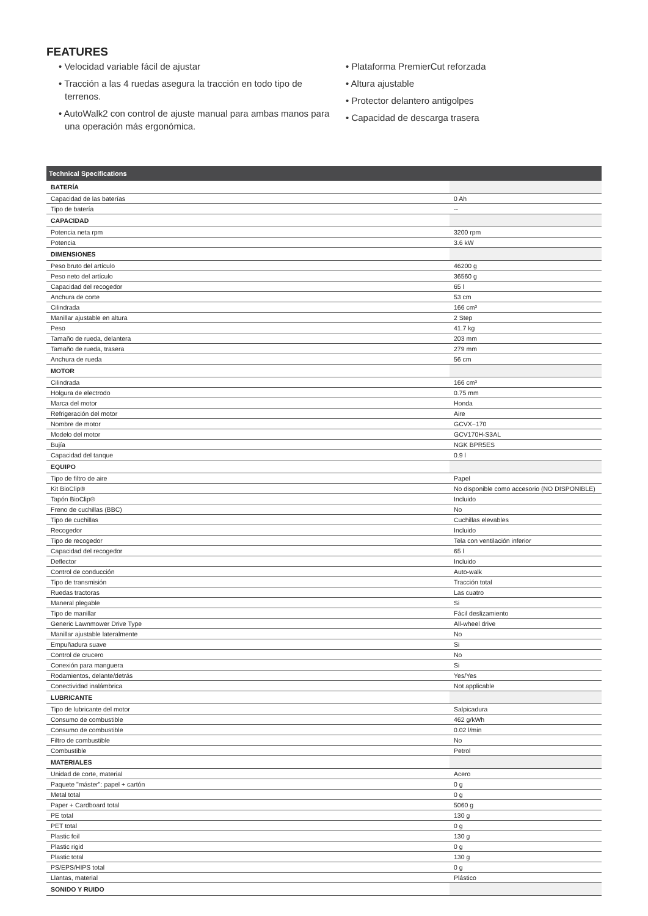FEATURES
• Velocidad variable fácil de ajustar
• Tracción a las 4 ruedas asegura la tracción en todo tipo de terrenos.
• AutoWalk2 con control de ajuste manual para ambas manos para una operación más ergonómica.
• Plataforma PremierCut reforzada
• Altura ajustable
• Protector delantero antigolpes
• Capacidad de descarga trasera
| Technical Specifications | |
| --- | --- |
| BATERÍA | |
| Capacidad de las baterías | 0 Ah |
| Tipo de batería | -- |
| CAPACIDAD | |
| Potencia neta rpm | 3200 rpm |
| Potencia | 3.6 kW |
| DIMENSIONES | |
| Peso bruto del artículo | 46200 g |
| Peso neto del artículo | 36560 g |
| Capacidad del recogedor | 65 l |
| Anchura de corte | 53 cm |
| Cilindrada | 166 cm³ |
| Manillar ajustable en altura | 2 Step |
| Peso | 41.7 kg |
| Tamaño de rueda, delantera | 203 mm |
| Tamaño de rueda, trasera | 279 mm |
| Anchura de rueda | 56 cm |
| MOTOR | |
| Cilindrada | 166 cm³ |
| Holgura de electrodo | 0.75 mm |
| Marca del motor | Honda |
| Refrigeración del motor | Aire |
| Nombre de motor | GCVX−170 |
| Modelo del motor | GCV170H-S3AL |
| Bujía | NGK BPR5ES |
| Capacidad del tanque | 0.9 l |
| EQUIPO | |
| Tipo de filtro de aire | Papel |
| Kit BioClip® | No disponible como accesorio (NO DISPONIBLE) |
| Tapón BioClip® | Incluido |
| Freno de cuchillas (BBC) | No |
| Tipo de cuchillas | Cuchillas elevables |
| Recogedor | Incluido |
| Tipo de recogedor | Tela con ventilación inferior |
| Capacidad del recogedor | 65 l |
| Deflector | Incluido |
| Control de conducción | Auto-walk |
| Tipo de transmisión | Tracción total |
| Ruedas tractoras | Las cuatro |
| Maneral plegable | Si |
| Tipo de manillar | Fácil deslizamiento |
| Generic Lawnmower Drive Type | All-wheel drive |
| Manillar ajustable lateralmente | No |
| Empuñadura suave | Si |
| Control de crucero | No |
| Conexión para manguera | Si |
| Rodamientos, delante/detrás | Yes/Yes |
| Conectividad inalámbrica | Not applicable |
| LUBRICANTE | |
| Tipo de lubricante del motor | Salpicadura |
| Consumo de combustible | 462 g/kWh |
| Consumo de combustible | 0.02 l/min |
| Filtro de combustible | No |
| Combustible | Petrol |
| MATERIALES | |
| Unidad de corte, material | Acero |
| Paquete "máster": papel + cartón | 0 g |
| Metal total | 0 g |
| Paper + Cardboard total | 5060 g |
| PE total | 130 g |
| PET total | 0 g |
| Plastic foil | 130 g |
| Plastic rigid | 0 g |
| Plastic total | 130 g |
| PS/EPS/HIPS total | 0 g |
| Llantas, material | Plástico |
| SONIDO Y RUIDO | |